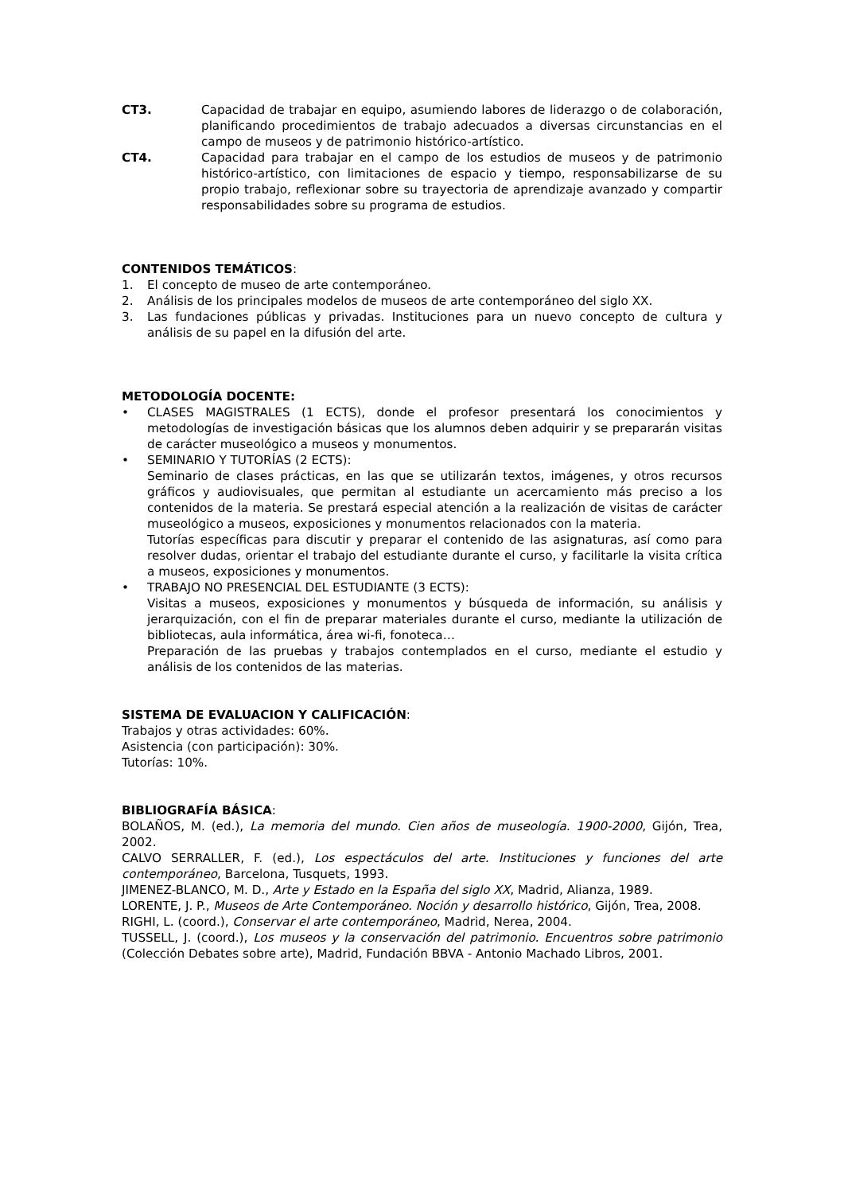CT3. Capacidad de trabajar en equipo, asumiendo labores de liderazgo o de colaboración, planificando procedimientos de trabajo adecuados a diversas circunstancias en el campo de museos y de patrimonio histórico-artístico.
CT4. Capacidad para trabajar en el campo de los estudios de museos y de patrimonio histórico-artístico, con limitaciones de espacio y tiempo, responsabilizarse de su propio trabajo, reflexionar sobre su trayectoria de aprendizaje avanzado y compartir responsabilidades sobre su programa de estudios.
CONTENIDOS TEMÁTICOS:
1. El concepto de museo de arte contemporáneo.
2. Análisis de los principales modelos de museos de arte contemporáneo del siglo XX.
3. Las fundaciones públicas y privadas. Instituciones para un nuevo concepto de cultura y análisis de su papel en la difusión del arte.
METODOLOGÍA DOCENTE:
• CLASES MAGISTRALES (1 ECTS), donde el profesor presentará los conocimientos y metodologías de investigación básicas que los alumnos deben adquirir y se prepararán visitas de carácter museológico a museos y monumentos.
• SEMINARIO Y TUTORÍAS (2 ECTS):
Seminario de clases prácticas, en las que se utilizarán textos, imágenes, y otros recursos gráficos y audiovisuales, que permitan al estudiante un acercamiento más preciso a los contenidos de la materia. Se prestará especial atención a la realización de visitas de carácter museológico a museos, exposiciones y monumentos relacionados con la materia.
Tutorías específicas para discutir y preparar el contenido de las asignaturas, así como para resolver dudas, orientar el trabajo del estudiante durante el curso, y facilitarle la visita crítica a museos, exposiciones y monumentos.
• TRABAJO NO PRESENCIAL DEL ESTUDIANTE (3 ECTS):
Visitas a museos, exposiciones y monumentos y búsqueda de información, su análisis y jerarquización, con el fin de preparar materiales durante el curso, mediante la utilización de bibliotecas, aula informática, área wi-fi, fonoteca…
Preparación de las pruebas y trabajos contemplados en el curso, mediante el estudio y análisis de los contenidos de las materias.
SISTEMA DE EVALUACION Y CALIFICACIÓN:
Trabajos y otras actividades: 60%.
Asistencia (con participación): 30%.
Tutorías: 10%.
BIBLIOGRAFÍA BÁSICA:
BOLAÑOS, M. (ed.), La memoria del mundo. Cien años de museología. 1900-2000, Gijón, Trea, 2002.
CALVO SERRALLER, F. (ed.), Los espectáculos del arte. Instituciones y funciones del arte contemporáneo, Barcelona, Tusquets, 1993.
JIMENEZ-BLANCO, M. D., Arte y Estado en la España del siglo XX, Madrid, Alianza, 1989.
LORENTE, J. P., Museos de Arte Contemporáneo. Noción y desarrollo histórico, Gijón, Trea, 2008.
RIGHI, L. (coord.), Conservar el arte contemporáneo, Madrid, Nerea, 2004.
TUSSELL, J. (coord.), Los museos y la conservación del patrimonio. Encuentros sobre patrimonio (Colección Debates sobre arte), Madrid, Fundación BBVA - Antonio Machado Libros, 2001.